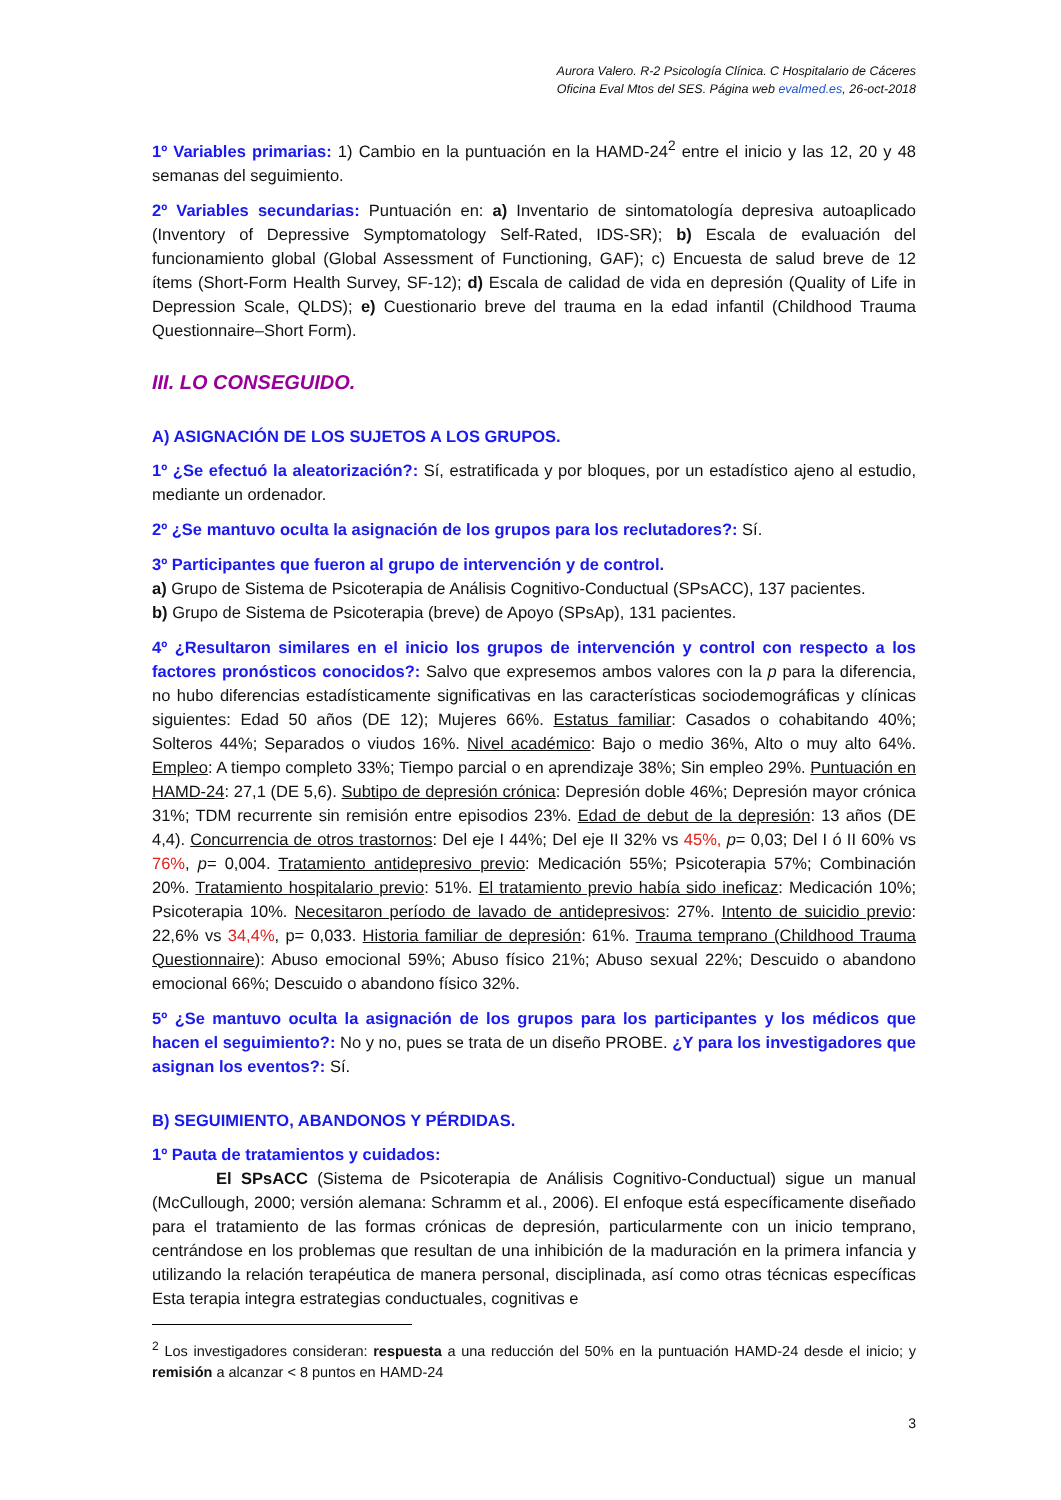Aurora Valero. R-2 Psicología Clínica. C Hospitalario de Cáceres
Oficina Eval Mtos del SES. Página web evalmed.es, 26-oct-2018
1º Variables primarias: 1) Cambio en la puntuación en la HAMD-24<sup>2</sup> entre el inicio y las 12, 20 y 48 semanas del seguimiento.
2º Variables secundarias: Puntuación en: a) Inventario de sintomatología depresiva autoaplicado (Inventory of Depressive Symptomatology Self-Rated, IDS-SR); b) Escala de evaluación del funcionamiento global (Global Assessment of Functioning, GAF); c) Encuesta de salud breve de 12 ítems (Short-Form Health Survey, SF-12); d) Escala de calidad de vida en depresión (Quality of Life in Depression Scale, QLDS); e) Cuestionario breve del trauma en la edad infantil (Childhood Trauma Questionnaire–Short Form).
III. LO CONSEGUIDO.
A) ASIGNACIÓN DE LOS SUJETOS A LOS GRUPOS.
1º ¿Se efectuó la aleatorización?: Sí, estratificada y por bloques, por un estadístico ajeno al estudio, mediante un ordenador.
2º ¿Se mantuvo oculta la asignación de los grupos para los reclutadores?: Sí.
3º Participantes que fueron al grupo de intervención y de control.
a) Grupo de Sistema de Psicoterapia de Análisis Cognitivo-Conductual (SPsACC), 137 pacientes.
b) Grupo de Sistema de Psicoterapia (breve) de Apoyo (SPsAp), 131 pacientes.
4º ¿Resultaron similares en el inicio los grupos de intervención y control con respecto a los factores pronósticos conocidos?: Salvo que expresemos ambos valores con la p para la diferencia, no hubo diferencias estadísticamente significativas en las características sociodemográficas y clínicas siguientes: Edad 50 años (DE 12); Mujeres 66%. Estatus familiar: Casados o cohabitando 40%; Solteros 44%; Separados o viudos 16%. Nivel académico: Bajo o medio 36%, Alto o muy alto 64%. Empleo: A tiempo completo 33%; Tiempo parcial o en aprendizaje 38%; Sin empleo 29%. Puntuación en HAMD-24: 27,1 (DE 5,6). Subtipo de depresión crónica: Depresión doble 46%; Depresión mayor crónica 31%; TDM recurrente sin remisión entre episodios 23%. Edad de debut de la depresión: 13 años (DE 4,4). Concurrencia de otros trastornos: Del eje I 44%; Del eje II 32% vs 45%, p= 0,03; Del I ó II 60% vs 76%, p= 0,004. Tratamiento antidepresivo previo: Medicación 55%; Psicoterapia 57%; Combinación 20%. Tratamiento hospitalario previo: 51%. El tratamiento previo había sido ineficaz: Medicación 10%; Psicoterapia 10%. Necesitaron período de lavado de antidepresivos: 27%. Intento de suicidio previo: 22,6% vs 34,4%, p= 0,033. Historia familiar de depresión: 61%. Trauma temprano (Childhood Trauma Questionnaire): Abuso emocional 59%; Abuso físico 21%; Abuso sexual 22%; Descuido o abandono emocional 66%; Descuido o abandono físico 32%.
5º ¿Se mantuvo oculta la asignación de los grupos para los participantes y los médicos que hacen el seguimiento?: No y no, pues se trata de un diseño PROBE. ¿Y para los investigadores que asignan los eventos?: Sí.
B) SEGUIMIENTO, ABANDONOS Y PÉRDIDAS.
1º Pauta de tratamientos y cuidados:
El SPsACC (Sistema de Psicoterapia de Análisis Cognitivo-Conductual) sigue un manual (McCullough, 2000; versión alemana: Schramm et al., 2006). El enfoque está específicamente diseñado para el tratamiento de las formas crónicas de depresión, particularmente con un inicio temprano, centrándose en los problemas que resultan de una inhibición de la maduración en la primera infancia y utilizando la relación terapéutica de manera personal, disciplinada, así como otras técnicas específicas Esta terapia integra estrategias conductuales, cognitivas e
<sup>2</sup> Los investigadores consideran: respuesta a una reducción del 50% en la puntuación HAMD-24 desde el inicio; y remisión a alcanzar < 8 puntos en HAMD-24
3